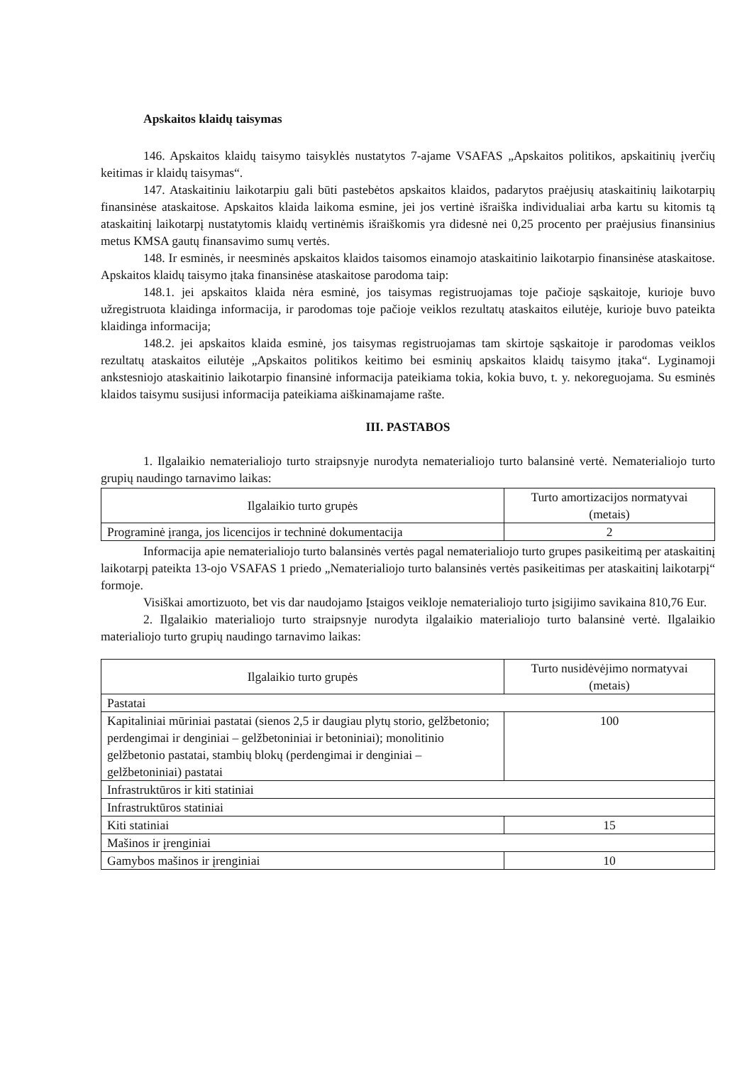Apskaitos klaidų taisymas
146. Apskaitos klaidų taisymo taisyklės nustatytos 7-ajame VSAFAS „Apskaitos politikos, apskaitinių įverčių keitimas ir klaidų taisymas“.
147. Ataskaitiniu laikotarpiu gali būti pastebėtos apskaitos klaidos, padarytos praėjusių ataskaitinių laikotarpių finansinėse ataskaitose. Apskaitos klaida laikoma esmine, jei jos vertinė išraiška individualiai arba kartu su kitomis tą ataskaitinį laikotarpį nustatytomis klaidų vertinėmis išraiškomis yra didesnė nei 0,25 procento per praėjusius finansinius metus KMSA gautų finansavimo sumų vertės.
148. Ir esminės, ir neesminės apskaitos klaidos taisomos einamojo ataskaitinio laikotarpio finansinėse ataskaitose. Apskaitos klaidų taisymo įtaka finansinėse ataskaitose parodoma taip:
148.1. jei apskaitos klaida nėra esminė, jos taisymas registruojamas toje pačioje sąskaitoje, kurioje buvo užregistruota klaidinga informacija, ir parodomas toje pačioje veiklos rezultatų ataskaitos eilutėje, kurioje buvo pateikta klaidinga informacija;
148.2. jei apskaitos klaida esminė, jos taisymas registruojamas tam skirtoje sąskaitoje ir parodomas veiklos rezultatų ataskaitos eilutėje „Apskaitos politikos keitimo bei esminių apskaitos klaidų taisymo įtaka“. Lyginamoji ankstesniojo ataskaitinio laikotarpio finansinė informacija pateikiama tokia, kokia buvo, t. y. nekoreguojama. Su esminės klaidos taisymu susijusi informacija pateikiama aiškinamajame rašte.
III. PASTABOS
1. Ilgalaikio nematerialiojo turto straipsnyje nurodyta nematerialiojo turto balansinė vertė. Nematerialiojo turto grupių naudingo tarnavimo laikas:
| Ilgalaikio turto grupės | Turto amortizacijos normatyvai (metais) |
| --- | --- |
| Programinė įranga, jos licencijos ir techninė dokumentacija | 2 |
Informacija apie nematerialiojo turto balansinės vertės pagal nematerialiojo turto grupes pasikeitimą per ataskaitinį laikotarpį pateikta 13-ojo VSAFAS 1 priedo „Nematerialiojo turto balansinės vertės pasikeitimas per ataskaitinį laikotarpį“ formoje.
Visiškai amortizuoto, bet vis dar naudojamo Įstaigos veikloje nematerialiojo turto įsigijimo savikaina 810,76 Eur.
2. Ilgalaikio materialiojo turto straipsnyje nurodyta ilgalaikio materialiojo turto balansinė vertė. Ilgalaikio materialiojo turto grupių naudingo tarnavimo laikas:
| Ilgalaikio turto grupės | Turto nusidėvėjimo normatyvai (metais) |
| --- | --- |
| Pastatai | |
| Kapitaliniai mūriniai pastatai (sienos 2,5 ir daugiau plytų storio, gelžbetonio; perdengimai ir denginiai – gelžbetoniniai ir betoniniai); monolitinio gelžbetonio pastatai, stambių blokų (perdengimai ir denginiai – gelžbetoniniai) pastatai | 100 |
| Infrastruktūros ir kiti statiniai | |
| Infrastruktūros statiniai | |
| Kiti statiniai | 15 |
| Mašinos ir įrenginiai | |
| Gamybos mašinos ir įrenginiai | 10 |